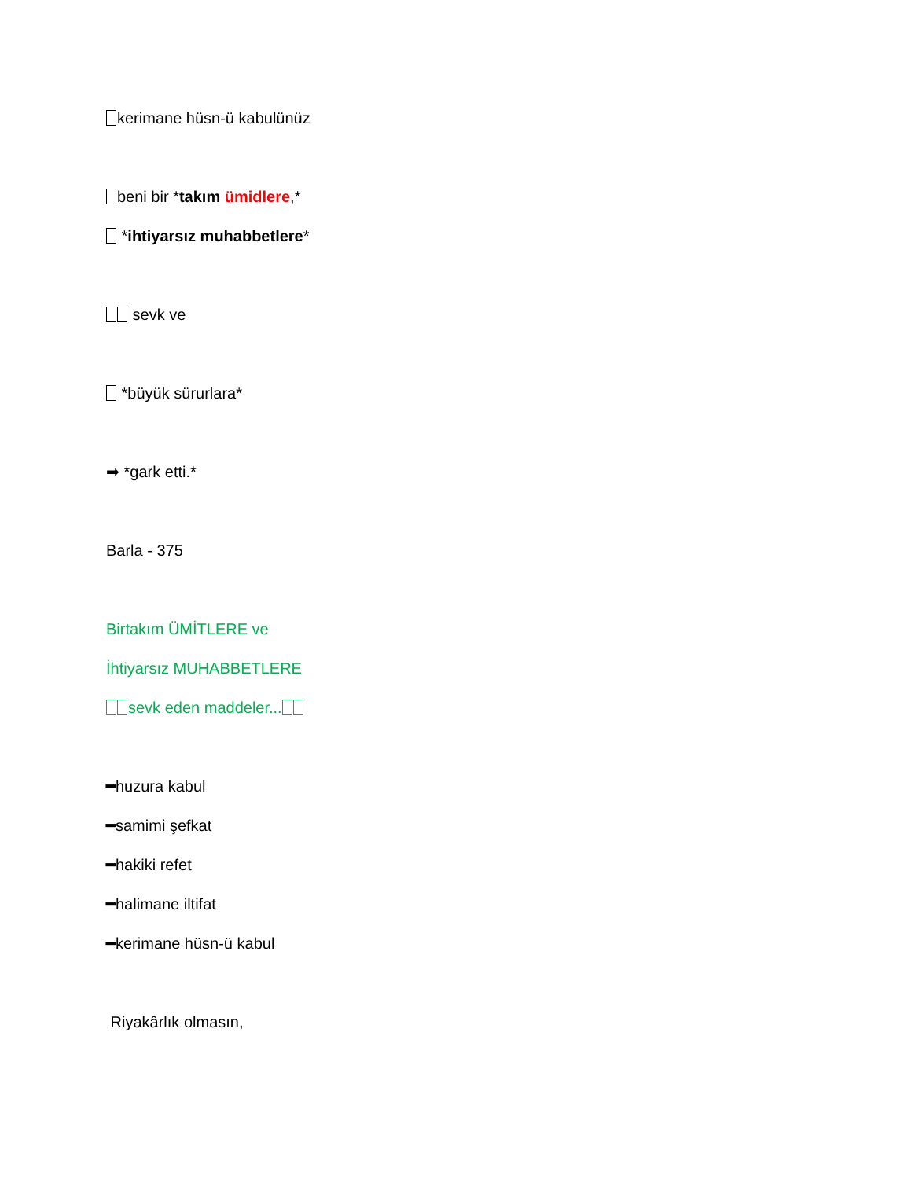kerimane hüsn-ü kabulünüz
beni bir *takım ümidlere,*
*ihtiyarsız muhabbetlere*
sevk ve
*büyük sürurlara*
➡ *gark etti.*
Barla - 375
Birtakım ÜMİTLERE ve
İhtiyarsız MUHABBETLERE
sevk eden maddeler...
━huzura kabul
━samimi şefkat
━hakiki refet
━halimane iltifat
━kerimane hüsn-ü kabul
Riyakârlık olmasın,